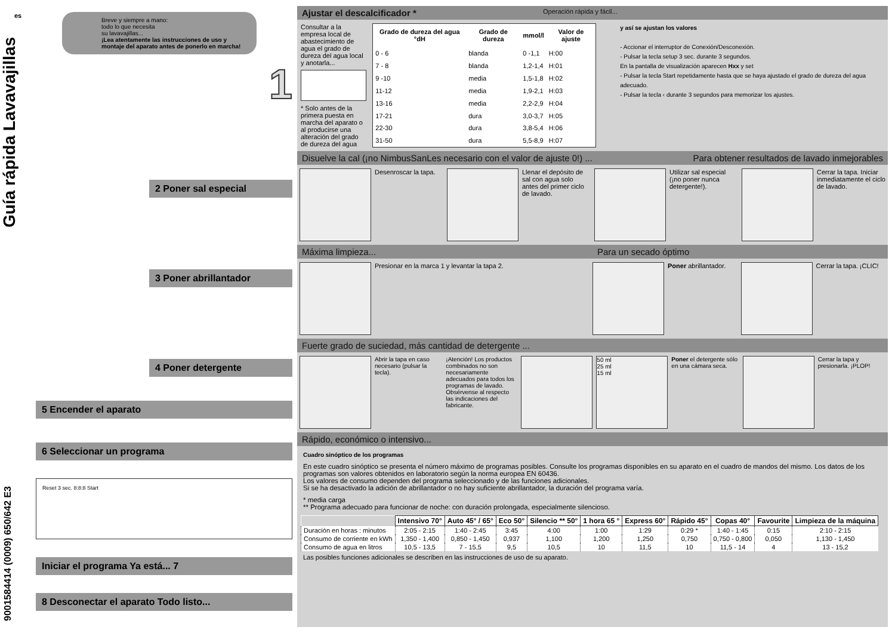es
Guía rápida Lavavajillas
Breve y siempre a mano:
todo lo que necesita
su lavavajillas...
¡Lea atentamente las instrucciones de uso y montaje del aparato antes de ponerlo en marcha!
1
2 Poner sal especial
3 Poner abrillantador
4 Poner detergente
5 Encender el aparato
6 Seleccionar un programa
Reset 3 sec. 8:8:8 Start
Iniciar el programa Ya está... 7
8 Desconectar el aparato Todo listo...
9001584414 (0009) 650/642 E3
Ajustar el descalcificador * Operación rápida y fácil...
Consultar a la empresa local de abastecimiento de agua el grado de dureza del agua local y anotarla...
* Solo antes de la primera puesta en marcha del aparato o al producirse una alteración del grado de dureza del agua
| Grado de dureza del agua °dH | Grado de dureza | mmol/l | Valor de ajuste |
| --- | --- | --- | --- |
| 0 - 6 | blanda | 0 -1,1 | H:00 |
| 7 - 8 | blanda | 1,2-1,4 | H:01 |
| 9 -10 | media | 1,5-1,8 | H:02 |
| 11-12 | media | 1,9-2,1 | H:03 |
| 13-16 | media | 2,2-2,9 | H:04 |
| 17-21 | dura | 3,0-3,7 | H:05 |
| 22-30 | dura | 3,8-5,4 | H:06 |
| 31-50 | dura | 5,5-8,9 | H:07 |
y así se ajustan los valores
- Accionar el interruptor de Conexión/Desconexión.
- Pulsar la tecla setup 3 sec. durante 3 segundos.
En la pantalla de visualización aparecen Hxx y set
- Pulsar la tecla Start repetidamente hasta que se haya ajustado el grado de dureza del agua adecuado.
- Pulsar la tecla ‹ durante 3 segundos para memorizar los ajustes.
Disuelve la cal (¡no NimbusSanLes necesario con el valor de ajuste 0!) ... Para obtener resultados de lavado inmejorables
Desenroscar la tapa. Llenar el depósito de sal con agua solo antes del primer ciclo de lavado.
Utilizar sal especial (¡no poner nunca detergente!).
Cerrar la tapa. Iniciar inmediatamente el ciclo de lavado.
Máxima limpieza... Para un secado óptimo
Presionar en la marca 1 y levantar la tapa 2.
Poner abrillantador. Cerrar la tapa. ¡CLIC!
Fuerte grado de suciedad, más cantidad de detergente ...
Abrir la tapa en caso necesario (pulsar la tecla).
¡Atención! Los productos combinados no son necesariamente adecuados para todos los programas de lavado. Obsérvense al respecto las indicaciones del fabricante.
50 ml
25 ml
15 ml
Poner el detergente sólo en una cámara seca.
Cerrar la tapa y presionarla. ¡PLOP!
Rápido, económico o intensivo...
Cuadro sinóptico de los programas
En este cuadro sinóptico se presenta el número máximo de programas posibles. Consulte los programas disponibles en su aparato en el cuadro de mandos del mismo. Los datos de los programas son valores obtenidos en laboratorio según la norma europea EN 60436.
Los valores de consumo dependen del programa seleccionado y de las funciones adicionales.
Si se ha desactivado la adición de abrillantador o no hay suficiente abrillantador, la duración del programa varía.
* media carga
** Programa adecuado para funcionar de noche: con duración prolongada, especialmente silencioso.
| | Intensivo 70° | Auto 45° / 65° | Eco 50° | Silencio ** 50° | 1 hora 65 ° | Express 60° | Rápido 45° | Copas 40° | Favourite | Limpieza de la máquina |
| --- | --- | --- | --- | --- | --- | --- | --- | --- | --- | --- |
| Duración en horas : minutos | 2:05 - 2:15 | 1:40 - 2:45 | 3:45 | 4:00 | 1:00 | 1:29 | 0:29 * | 1:40 - 1:45 | 0:15 | 2:10 - 2:15 |
| Consumo de corriente en kWh | 1,350 - 1,400 | 0,850 - 1,450 | 0,937 | 1,100 | 1,200 | 1,250 | 0,750 | 0,750 - 0,800 | 0,050 | 1,130 - 1,450 |
| Consumo de agua en litros | 10,5 - 13,5 | 7 - 15,5 | 9,5 | 10,5 | 10 | 11,5 | 10 | 11,5 - 14 | 4 | 13 - 15,2 |
Las posibles funciones adicionales se describen en las instrucciones de uso de su aparato.